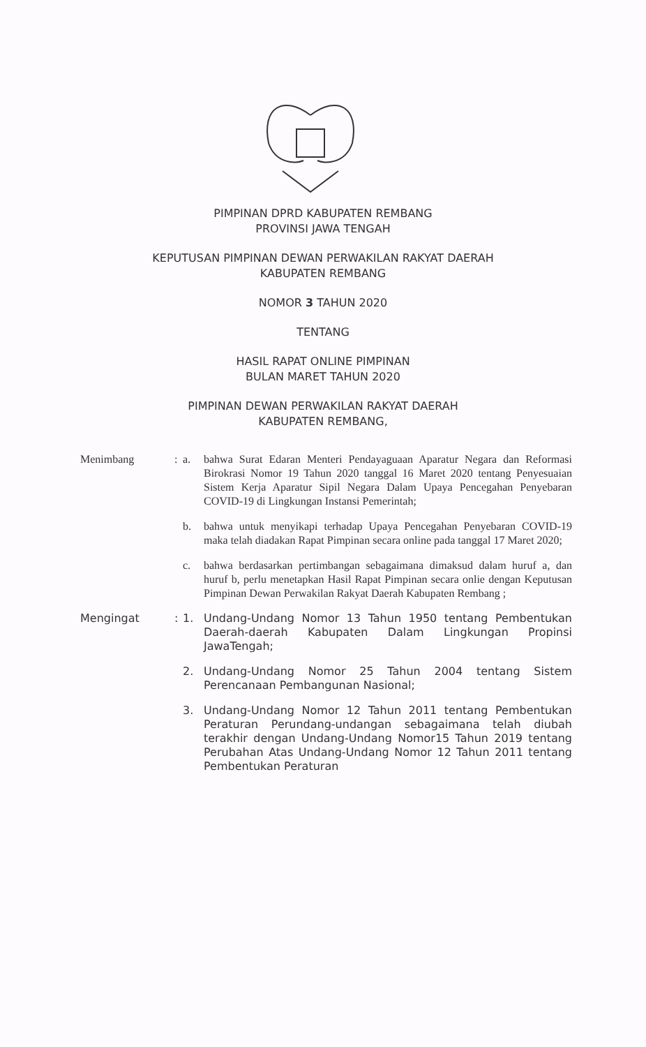PIMPINAN DPRD KABUPATEN REMBANG
PROVINSI JAWA TENGAH
KEPUTUSAN PIMPINAN DEWAN PERWAKILAN RAKYAT DAERAH
KABUPATEN REMBANG
NOMOR 3 TAHUN 2020
TENTANG
HASIL RAPAT ONLINE PIMPINAN
BULAN MARET TAHUN 2020
PIMPINAN DEWAN PERWAKILAN RAKYAT DAERAH
KABUPATEN REMBANG,
Menimbang : a. bahwa Surat Edaran Menteri Pendayaguaan Aparatur Negara dan Reformasi Birokrasi Nomor 19 Tahun 2020 tanggal 16 Maret 2020 tentang Penyesuaian Sistem Kerja Aparatur Sipil Negara Dalam Upaya Pencegahan Penyebaran COVID-19 di Lingkungan Instansi Pemerintah;
b. bahwa untuk menyikapi terhadap Upaya Pencegahan Penyebaran COVID-19 maka telah diadakan Rapat Pimpinan secara online pada tanggal 17 Maret 2020;
c. bahwa berdasarkan pertimbangan sebagaimana dimaksud dalam huruf a, dan huruf b, perlu menetapkan Hasil Rapat Pimpinan secara onlie dengan Keputusan Pimpinan Dewan Perwakilan Rakyat Daerah Kabupaten Rembang ;
Mengingat : 1. Undang-Undang Nomor 13 Tahun 1950 tentang Pembentukan Daerah-daerah Kabupaten Dalam Lingkungan Propinsi JawaTengah;
2. Undang-Undang Nomor 25 Tahun 2004 tentang Sistem Perencanaan Pembangunan Nasional;
3. Undang-Undang Nomor 12 Tahun 2011 tentang Pembentukan Peraturan Perundang-undangan sebagaimana telah diubah terakhir dengan Undang-Undang Nomor15 Tahun 2019 tentang Perubahan Atas Undang-Undang Nomor 12 Tahun 2011 tentang Pembentukan Peraturan